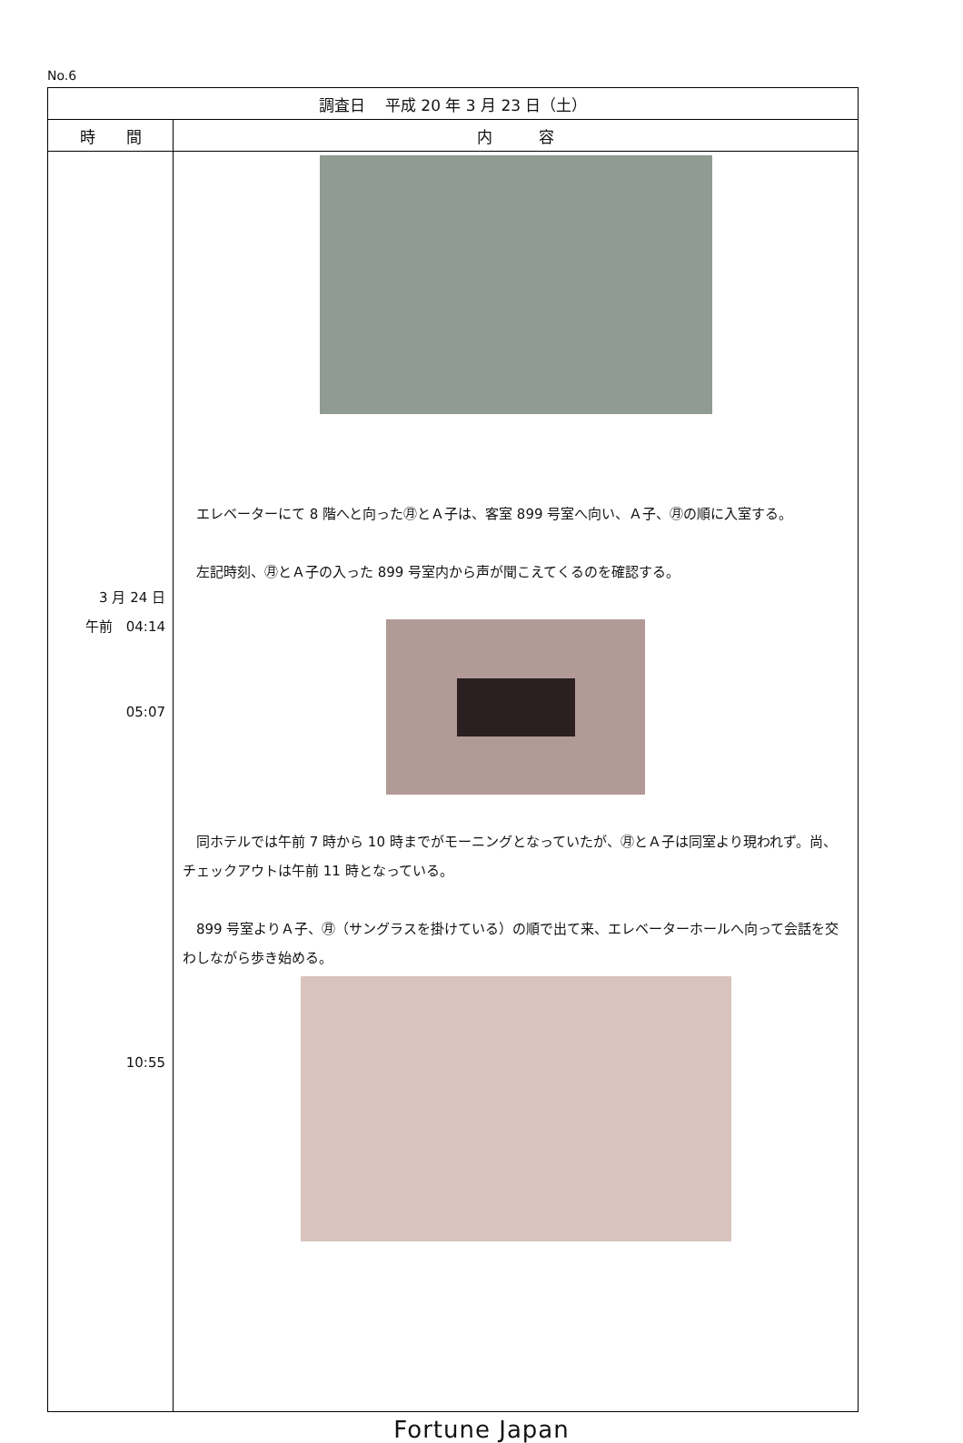No.6
| 調査日 平成 20 年 3 月 23 日（土） | |
| --- | --- |
| 時 間 | 内 容 |
| 3 月 24 日 午前 04:14 05:07 10:55 | エレベーターにて 8 階へと向った㊊とＡ子は、客室 899 号室へ向い、Ａ子、㊊の順に入室する。 左記時刻、㊊とＡ子の入った 899 号室内から声が聞こえてくるのを確認する。 同ホテルでは午前 7 時から 10 時までがモーニングとなっていたが、㊊とＡ子は同室より現われず。尚、チェックアウトは午前 11 時となっている。 899 号室よりＡ子、㊊（サングラスを掛けている）の順で出て来、エレベーターホールへ向って会話を交わしながら歩き始める。 |
Fortune Japan